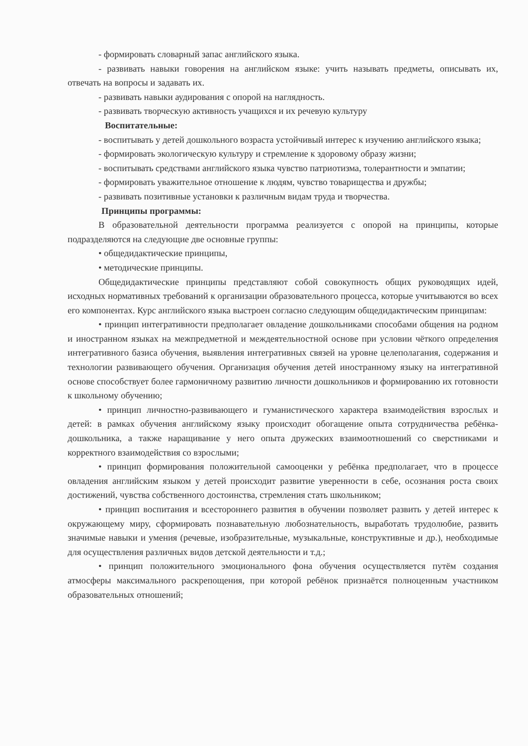- формировать словарный запас английского языка.
- развивать навыки говорения на английском языке: учить называть предметы, описывать их, отвечать на вопросы и задавать их.
- развивать навыки аудирования с опорой на наглядность.
- развивать творческую активность учащихся и их речевую культуру
Воспитательные:
- воспитывать у детей дошкольного возраста устойчивый интерес к изучению английского языка;
- формировать экологическую культуру и стремление к здоровому образу жизни;
- воспитывать средствами английского языка чувство патриотизма, толерантности и эмпатии;
- формировать уважительное отношение к людям, чувство товарищества и дружбы;
- развивать позитивные установки к различным видам труда и творчества.
Принципы программы:
В образовательной деятельности программа реализуется с опорой на принципы, которые подразделяются на следующие две основные группы:
• общедидактические принципы,
• методические принципы.
Общедидактические принципы представляют собой совокупность общих руководящих идей, исходных нормативных требований к организации образовательного процесса, которые учитываются во всех его компонентах. Курс английского языка выстроен согласно следующим общедидактическим принципам:
• принцип интегративности предполагает овладение дошкольниками способами общения на родном и иностранном языках на межпредметной и междеятельностной основе при условии чёткого определения интегративного базиса обучения, выявления интегративных связей на уровне целеполагания, содержания и технологии развивающего обучения. Организация обучения детей иностранному языку на интегративной основе способствует более гармоничному развитию личности дошкольников и формированию их готовности к школьному обучению;
• принцип личностно-развивающего и гуманистического характера взаимодействия взрослых и детей: в рамках обучения английскому языку происходит обогащение опыта сотрудничества ребёнка-дошкольника, а также наращивание у него опыта дружеских взаимоотношений со сверстниками и корректного взаимодействия со взрослыми;
• принцип формирования положительной самооценки у ребёнка предполагает, что в процессе овладения английским языком у детей происходит развитие уверенности в себе, осознания роста своих достижений, чувства собственного достоинства, стремления стать школьником;
• принцип воспитания и всестороннего развития в обучении позволяет развить у детей интерес к окружающему миру, сформировать познавательную любознательность, выработать трудолюбие, развить значимые навыки и умения (речевые, изобразительные, музыкальные, конструктивные и др.), необходимые для осуществления различных видов детской деятельности и т.д.;
• принцип положительного эмоционального фона обучения осуществляется путём создания атмосферы максимального раскрепощения, при которой ребёнок признаётся полноценным участником образовательных отношений;